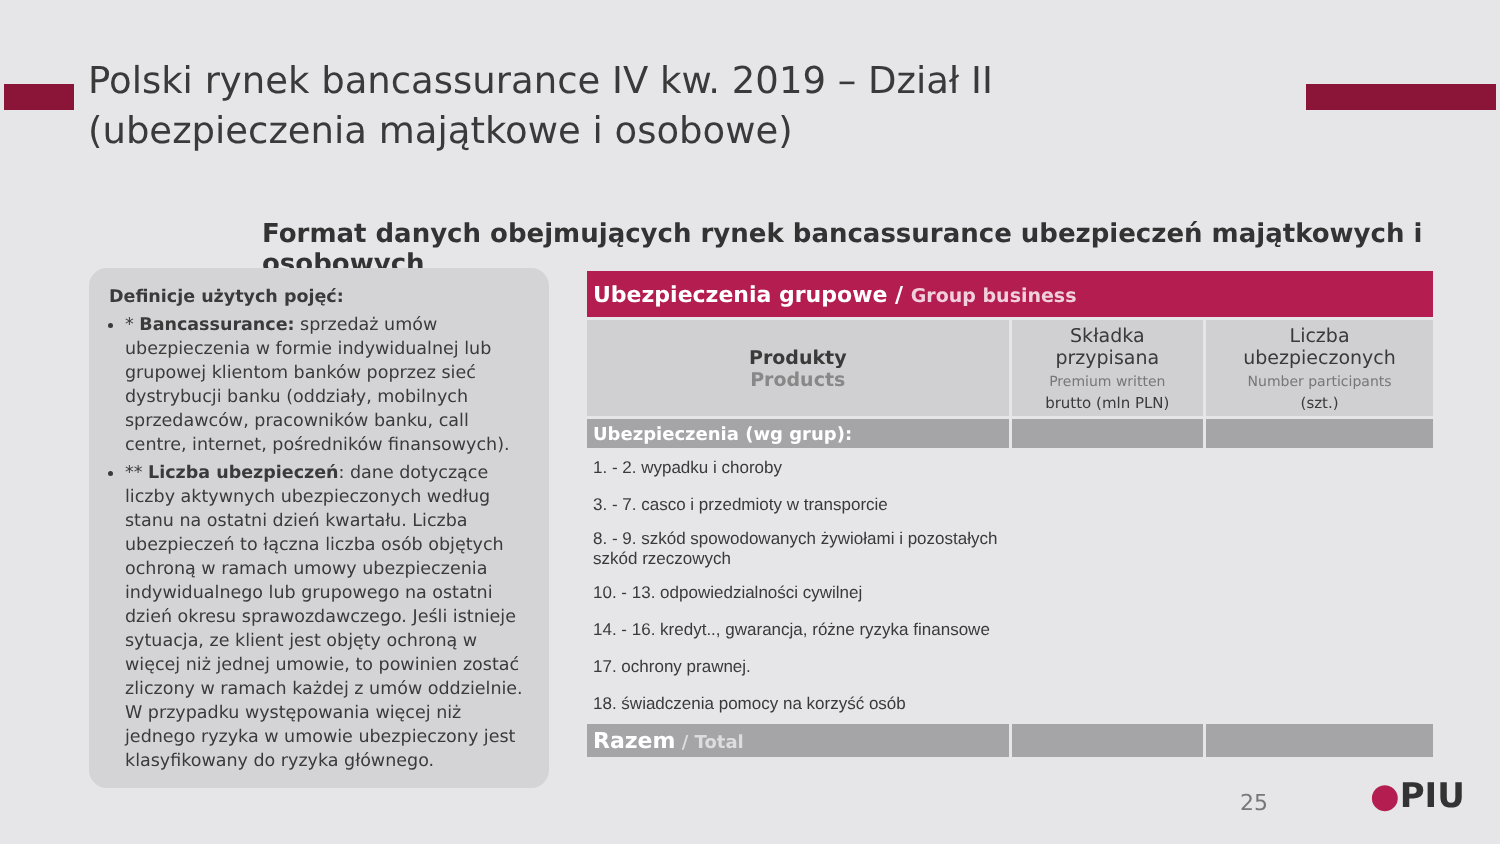Polski rynek bancassurance IV kw. 2019 – Dział II
(ubezpieczenia majątkowe i osobowe)
Format danych obejmujących rynek bancassurance ubezpieczeń majątkowych i osobowych
Definicje użytych pojęć:
* Bancassurance: sprzedaż umów ubezpieczenia w formie indywidualnej lub grupowej klientom banków poprzez sieć dystrybucji banku (oddziały, mobilnych sprzedawców, pracowników banku, call centre, internet, pośredników finansowych).
** Liczba ubezpieczeń: dane dotyczące liczby aktywnych ubezpieczonych według stanu na ostatni dzień kwartału. Liczba ubezpieczeń to łączna liczba osób objętych ochroną w ramach umowy ubezpieczenia indywidualnego lub grupowego na ostatni dzień okresu sprawozdawczego. Jeśli istnieje sytuacja, ze klient jest objęty ochroną w więcej niż jednej umowie, to powinien zostać zliczony w ramach każdej z umów oddzielnie. W przypadku występowania więcej niż jednego ryzyka w umowie ubezpieczony jest klasyfikowany do ryzyka głównego.
| Ubezpieczenia grupowe / Group business | | |
| --- | --- | --- |
| Produkty Products | Składka przypisana Premium written brutto (mln PLN) | Liczba ubezpieczonych Number participants (szt.) |
| Ubezpieczenia (wg grup): | | |
| 1. - 2. wypadku i choroby | | |
| 3. - 7. casco i przedmioty w transporcie | | |
| 8. - 9. szkód spowodowanych żywiołami i pozostałych szkód rzeczowych | | |
| 10. - 13. odpowiedzialności cywilnej | | |
| 14. - 16. kredyt.., gwarancja, różne ryzyka finansowe | | |
| 17. ochrony prawnej. | | |
| 18. świadczenia pomocy na korzyść osób | | |
| Razem / Total | | |
25 ●PIU